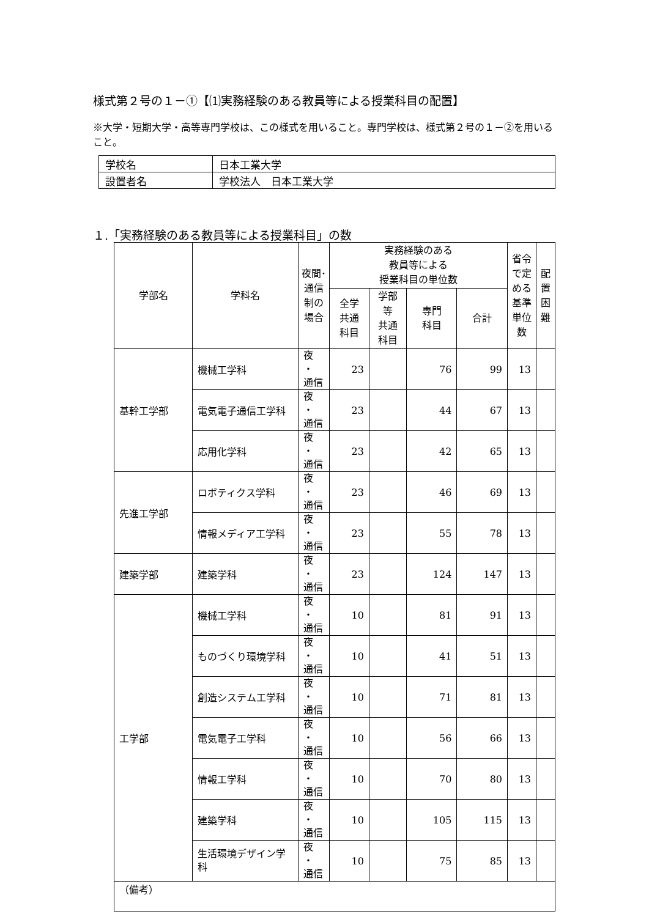様式第２号の１－①【⑴実務経験のある教員等による授業科目の配置】
※大学・短期大学・高等専門学校は、この様式を用いること。専門学校は、様式第２号の１－②を用いること。
| 学校名 | 日本工業大学 |
| 設置者名 | 学校法人 日本工業大学 |
１.「実務経験のある教員等による授業科目」の数
| 学部名 | 学科名 | 夜間･ 通信 制の 場合 | 実務経験のある 教員等による 授業科目の単位数 | | | | 省令 で定 める 基準 単位 数 | 配 置 困 難 |
| --- | --- | --- | --- | --- | --- | --- | --- | --- |
| | | | 全学 共通 科目 | 学部 等 共通 科目 | 専門 科目 | 合計 | | |
| 基幹工学部 | 機械工学科 | 夜 ・ 通信 | 23 | | 76 | 99 | 13 | |
| | 電気電子通信工学科 | 夜 ・ 通信 | 23 | | 44 | 67 | 13 | |
| | 応用化学科 | 夜 ・ 通信 | 23 | | 42 | 65 | 13 | |
| 先進工学部 | ロボティクス学科 | 夜 ・ 通信 | 23 | | 46 | 69 | 13 | |
| | 情報メディア工学科 | 夜 ・ 通信 | 23 | | 55 | 78 | 13 | |
| 建築学部 | 建築学科 | 夜 ・ 通信 | 23 | | 124 | 147 | 13 | |
| 工学部 | 機械工学科 | 夜 ・ 通信 | 10 | | 81 | 91 | 13 | |
| | ものづくり環境学科 | 夜 ・ 通信 | 10 | | 41 | 51 | 13 | |
| | 創造システム工学科 | 夜 ・ 通信 | 10 | | 71 | 81 | 13 | |
| | 電気電子工学科 | 夜 ・ 通信 | 10 | | 56 | 66 | 13 | |
| | 情報工学科 | 夜 ・ 通信 | 10 | | 70 | 80 | 13 | |
| | 建築学科 | 夜 ・ 通信 | 10 | | 105 | 115 | 13 | |
| | 生活環境デザイン学科 | 夜 ・ 通信 | 10 | | 75 | 85 | 13 | |
| （備考） | | | | | | | | |